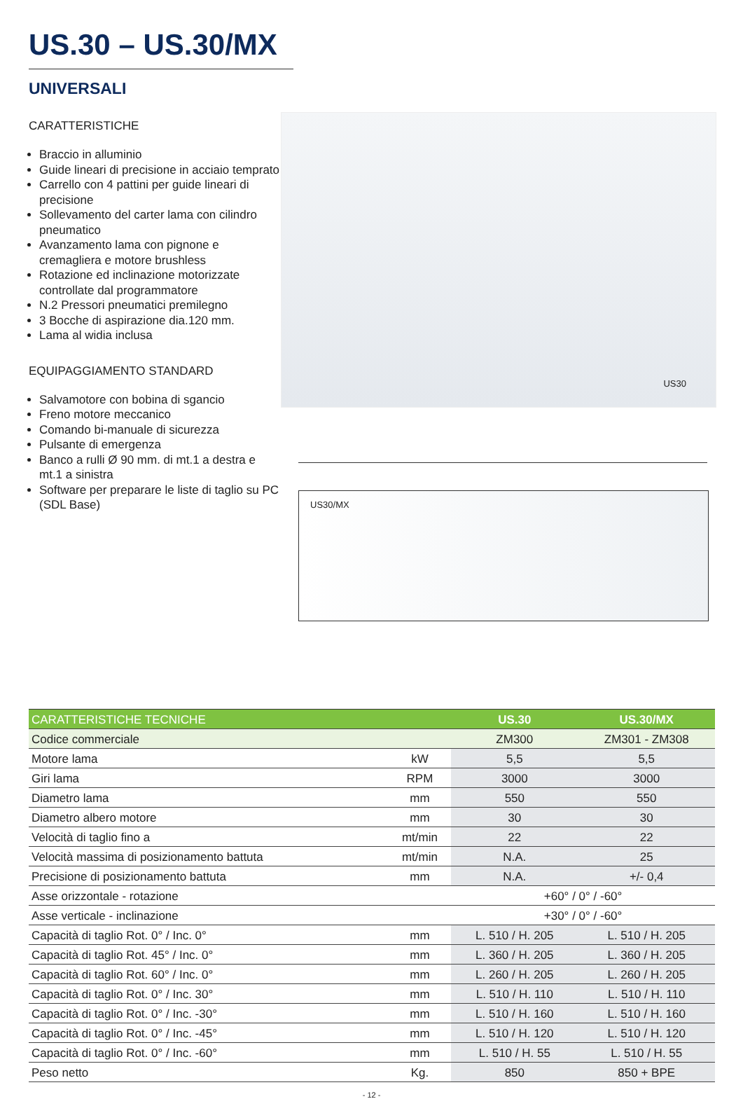US.30 – US.30/MX
UNIVERSALI
CARATTERISTICHE
Braccio in alluminio
Guide lineari di precisione in acciaio temprato
Carrello con 4 pattini per guide lineari di precisione
Sollevamento del carter lama con cilindro pneumatico
Avanzamento lama con pignone e cremagliera e motore brushless
Rotazione ed inclinazione motorizzate controllate dal programmatore
N.2 Pressori pneumatici premilegno
3 Bocche di aspirazione dia.120 mm.
Lama al widia inclusa
EQUIPAGGIAMENTO STANDARD
Salvamotore con bobina di sgancio
Freno motore meccanico
Comando bi-manuale di sicurezza
Pulsante di emergenza
Banco a rulli Ø 90 mm. di mt.1 a destra e mt.1 a sinistra
Software per preparare le liste di taglio su PC (SDL Base)
US30
US30/MX
| CARATTERISTICHE TECNICHE | | US.30 | US.30/MX |
| --- | --- | --- | --- |
| Codice commerciale | | ZM300 | ZM301 - ZM308 |
| Motore lama | kW | 5,5 | 5,5 |
| Giri lama | RPM | 3000 | 3000 |
| Diametro lama | mm | 550 | 550 |
| Diametro albero motore | mm | 30 | 30 |
| Velocità di taglio fino a | mt/min | 22 | 22 |
| Velocità massima di posizionamento battuta | mt/min | N.A. | 25 |
| Precisione di posizionamento battuta | mm | N.A. | +/- 0,4 |
| Asse orizzontale - rotazione | | +60° / 0° / -60° | |
| Asse verticale - inclinazione | | +30° / 0° / -60° | |
| Capacità di taglio Rot. 0° / Inc. 0° | mm | L. 510 / H. 205 | L. 510 / H. 205 |
| Capacità di taglio Rot. 45° / Inc. 0° | mm | L. 360 / H. 205 | L. 360 / H. 205 |
| Capacità di taglio Rot. 60° / Inc. 0° | mm | L. 260 / H. 205 | L. 260 / H. 205 |
| Capacità di taglio Rot. 0° / Inc. 30° | mm | L. 510 / H. 110 | L. 510 / H. 110 |
| Capacità di taglio Rot. 0° / Inc. -30° | mm | L. 510 / H. 160 | L. 510 / H. 160 |
| Capacità di taglio Rot. 0° / Inc. -45° | mm | L. 510 / H. 120 | L. 510 / H. 120 |
| Capacità di taglio Rot. 0° / Inc. -60° | mm | L. 510 / H. 55 | L. 510 / H. 55 |
| Peso netto | Kg. | 850 | 850 + BPE |
- 12 -